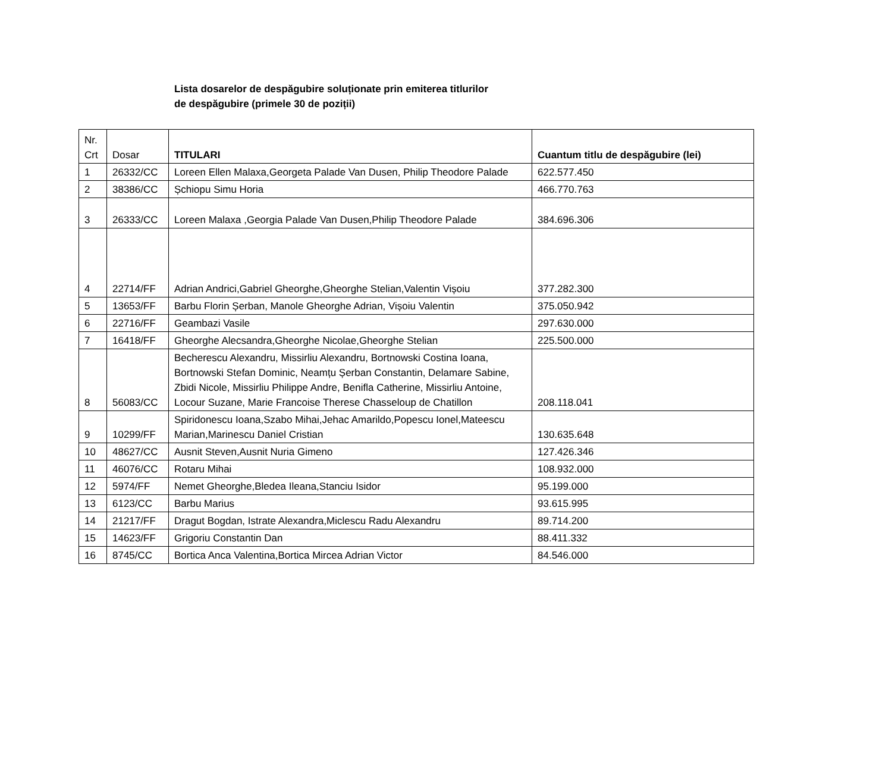Lista dosarelor de despăgubire soluționate prin emiterea titlurilor
de despăgubire (primele 30 de poziții)
| Nr. Crt | Dosar | TITULARI | Cuantum titlu de despăgubire (lei) |
| --- | --- | --- | --- |
| 1 | 26332/CC | Loreen Ellen Malaxa,Georgeta Palade Van Dusen, Philip Theodore Palade | 622.577.450 |
| 2 | 38386/CC | Șchiopu Simu Horia | 466.770.763 |
| 3 | 26333/CC | Loreen Malaxa ,Georgia Palade Van Dusen,Philip Theodore Palade | 384.696.306 |
| 4 | 22714/FF | Adrian Andrici,Gabriel Gheorghe,Gheorghe Stelian,Valentin Vișoiu | 377.282.300 |
| 5 | 13653/FF | Barbu Florin Șerban, Manole Gheorghe Adrian, Vișoiu Valentin | 375.050.942 |
| 6 | 22716/FF | Geambazi Vasile | 297.630.000 |
| 7 | 16418/FF | Gheorghe Alecsandra,Gheorghe Nicolae,Gheorghe Stelian | 225.500.000 |
| 8 | 56083/CC | Becherescu Alexandru, Missirliu Alexandru, Bortnowski Costina Ioana, Bortnowski Stefan Dominic, Neamțu Șerban Constantin, Delamare Sabine, Zbidi Nicole, Missirliu Philippe Andre, Benifla Catherine, Missirliu Antoine, Locour Suzane, Marie Francoise Therese Chasseloup de Chatillon | 208.118.041 |
| 9 | 10299/FF | Spiridonescu Ioana,Szabo Mihai,Jehac Amarildo,Popescu Ionel,Mateescu Marian,Marinescu Daniel Cristian | 130.635.648 |
| 10 | 48627/CC | Ausnit Steven,Ausnit Nuria Gimeno | 127.426.346 |
| 11 | 46076/CC | Rotaru Mihai | 108.932.000 |
| 12 | 5974/FF | Nemet Gheorghe,Bledea Ileana,Stanciu Isidor | 95.199.000 |
| 13 | 6123/CC | Barbu Marius | 93.615.995 |
| 14 | 21217/FF | Dragut Bogdan, Istrate Alexandra,Miclescu Radu Alexandru | 89.714.200 |
| 15 | 14623/FF | Grigoriu Constantin Dan | 88.411.332 |
| 16 | 8745/CC | Bortica Anca Valentina,Bortica Mircea Adrian Victor | 84.546.000 |